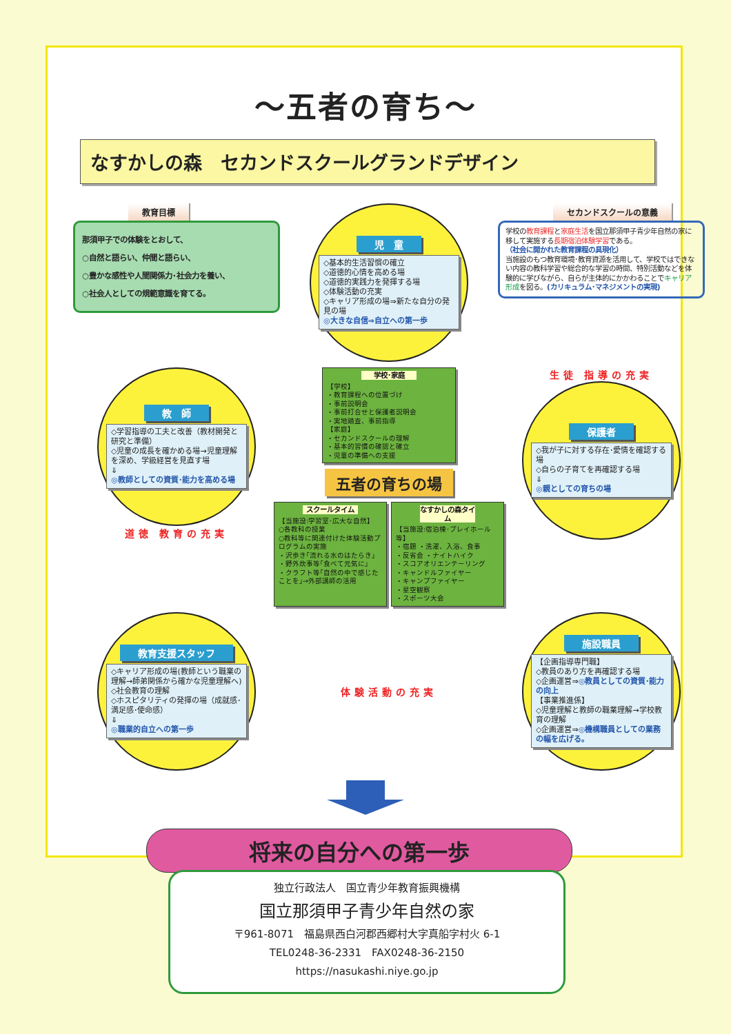～五者の育ち～
なすかしの森　セカンドスクールグランドデザイン
教育目標
那須甲子での体験をとおして、
○自然と語らい、仲間と語らい、
○豊かな感性や人間関係力･社会力を養い、
○社会人としての規範意識を育てる。
児　童
◇基本的生活習慣の確立
◇道徳的心情を高める場
◇道徳的実践力を発揮する場
◇体験活動の充実
◇キャリア形成の場⇒新たな自分の発見の場
◎大きな自信⇒自立への第一歩
セカンドスクールの意義
学校の教育課程と家庭生活を国立那須甲子青少年自然の家に移して実施する長期宿泊体験学習である。
（社会に開かれた教育課程の具現化）
当施設のもつ教育環境･教育資源を活用して、学校ではできない内容の教科学習や総合的な学習の時間、特別活動などを体験的に学びながら、自らが主体的にかかわることでキャリア形成を図る。(カリキュラム･マネジメントの実現)
教　師
◇学習指導の工夫と改善（教材開発と研究と準備）
◇児童の成長を確かめる場→児童理解を深め、学級経営を見直す場
⇓
◎教師としての資質･能力を高める場
道徳 教育の充実
学校･家庭
【学校】
・教育課程への位置づけ
・事前説明会
・事前打合せと保護者説明会
・実地踏査、事前指導
【家庭】
・セカンドスクールの理解
・基本的習慣の確認と確立
・児童の準備への支援
五者の育ちの場
スクールタイム
【当施設:学習室･広大な自然】
○各教科の授業
○教科等に関連付けた体験活動プログラムの実施
・沢歩き｢流れる水のはたらき｣
・野外炊事等｢食べて元気に｣
・クラフト等｢自然の中で感じたことを｣→外部講師の活用
なすかしの森タイム
【当施設:宿泊棟･プレイホール等】
・宿題 ・洗濯、入浴、食事
・反省会 ・ナイトハイク
・スコアオリエンテーリング
・キャンドルファイヤー
・キャンプファイヤー
・星空観察
・スポーツ大会
生徒 指導の充実
保護者
◇我が子に対する存在･愛情を確認する場
◇自らの子育てを再確認する場
⇓
◎親としての育ちの場
教育支援スタッフ
◇キャリア形成の場(教師という職業の理解→師弟関係から確かな児童理解へ)
◇社会教育の理解
◇ホスピタリティの発揮の場（成就感･満足感･使命感）
⇓
◎職業的自立への第一歩
体験活動の充実
施設職員
【企画指導専門職】
◇教員のあり方を再確認する場
◇企画運営⇒◎教員としての資質･能力の向上
【事業推進係】
◇児童理解と教師の職業理解→学校教育の理解
◇企画運営⇒◎機構職員としての業務の幅を広げる。
将来の自分への第一歩
独立行政法人　国立青少年教育振興機構
国立那須甲子青少年自然の家
〒961-8071　福島県西白河郡西郷村大字真船字村火 6-1
TEL0248-36-2331　FAX0248-36-2150
https://nasukashi.niye.go.jp